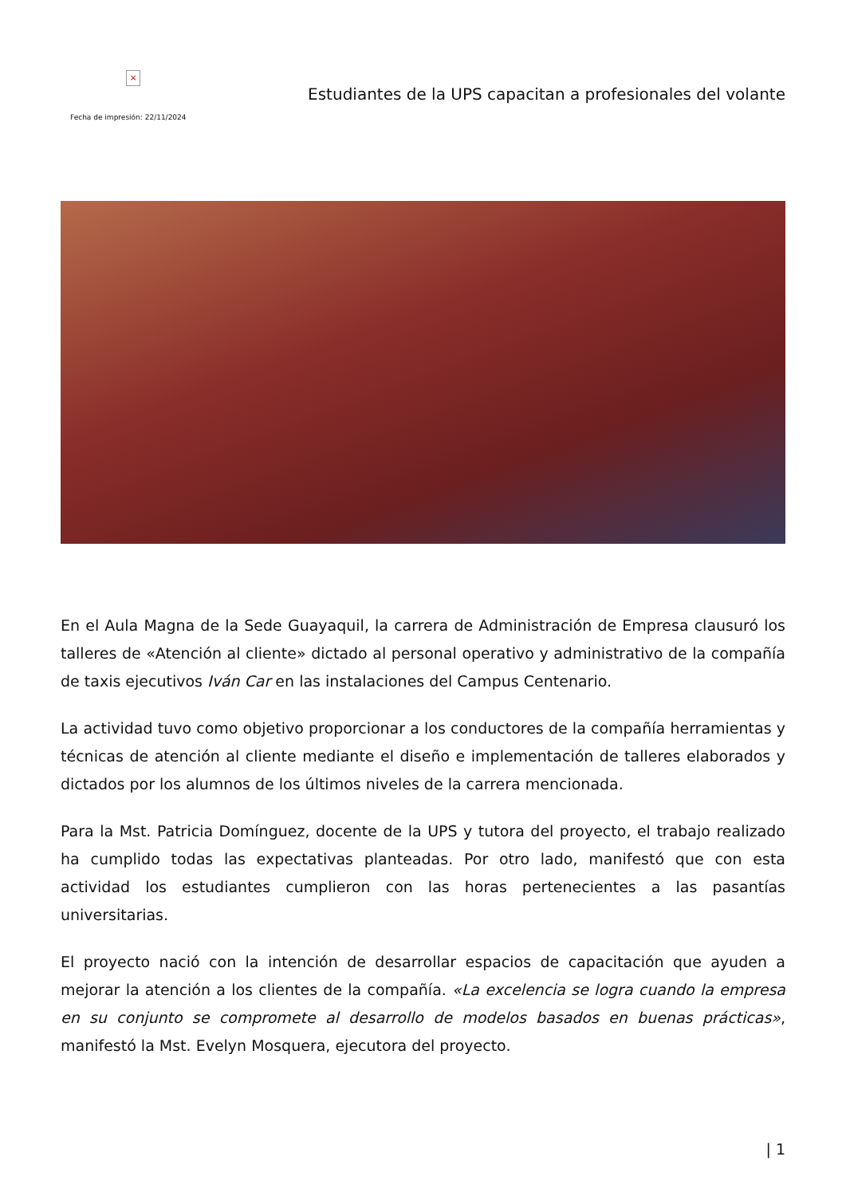×
Fecha de impresión: 22/11/2024
Estudiantes de la UPS capacitan a profesionales del volante
En el Aula Magna de la Sede Guayaquil, la carrera de Administración de Empresa clausuró los talleres de «Atención al cliente» dictado al personal operativo y administrativo de la compañía de taxis ejecutivos Iván Car en las instalaciones del Campus Centenario.
La actividad tuvo como objetivo proporcionar a los conductores de la compañía herramientas y técnicas de atención al cliente mediante el diseño e implementación de talleres elaborados y dictados por los alumnos de los últimos niveles de la carrera mencionada.
Para la Mst. Patricia Domínguez, docente de la UPS y tutora del proyecto, el trabajo realizado ha cumplido todas las expectativas planteadas. Por otro lado, manifestó que con esta actividad los estudiantes cumplieron con las horas pertenecientes a las pasantías universitarias.
El proyecto nació con la intención de desarrollar espacios de capacitación que ayuden a mejorar la atención a los clientes de la compañía. «La excelencia se logra cuando la empresa en su conjunto se compromete al desarrollo de modelos basados en buenas prácticas», manifestó la Mst. Evelyn Mosquera, ejecutora del proyecto.
| 1